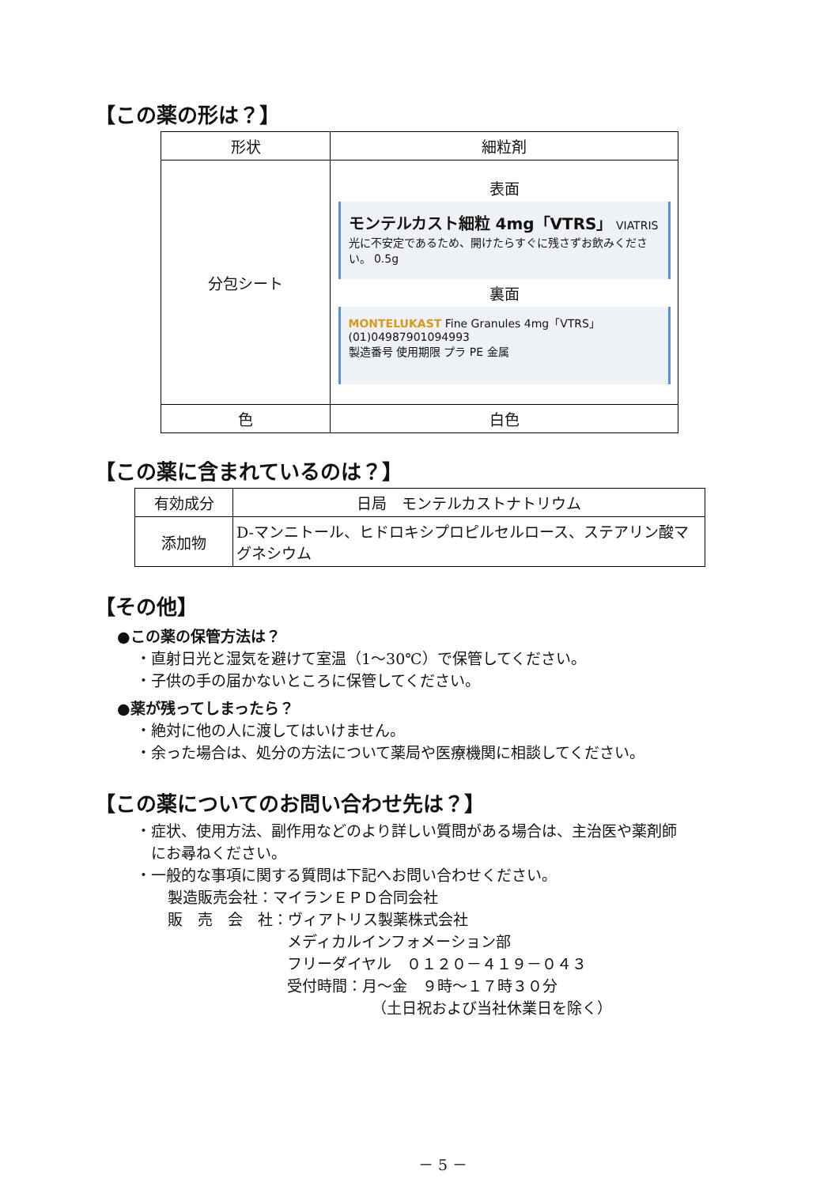【この薬の形は？】
| 形状 | 細粒剤 |
| 分包シート | 表面 モンテルカスト細粒 4mg「VTRS」 VIATRIS 光に不安定であるため、開けたらすぐに残さずお飲みください。 0.5g 裏面 MONTELUKAST Fine Granules 4mg「VTRS」 (01)04987901094993 製造番号 使用期限 プラ PE 金属 |
| 色 | 白色 |
【この薬に含まれているのは？】
| 有効成分 | 日局 モンテルカストナトリウム |
| 添加物 | D-マンニトール、ヒドロキシプロピルセルロース、ステアリン酸マグネシウム |
【その他】
●この薬の保管方法は？
・直射日光と湿気を避けて室温（1～30℃）で保管してください。
・子供の手の届かないところに保管してください。
●薬が残ってしまったら？
・絶対に他の人に渡してはいけません。
・余った場合は、処分の方法について薬局や医療機関に相談してください。
【この薬についてのお問い合わせ先は？】
・症状、使用方法、副作用などのより詳しい質問がある場合は、主治医や薬剤師
　にお尋ねください。
・一般的な事項に関する質問は下記へお問い合わせください。
製造販売会社：マイランＥＰＤ合同会社
販　売　会　社：ヴィアトリス製薬株式会社
メディカルインフォメーション部
フリーダイヤル　０１２０－４１９－０４３
受付時間：月～金　９時～１７時３０分
（土日祝および当社休業日を除く）
－ 5 －